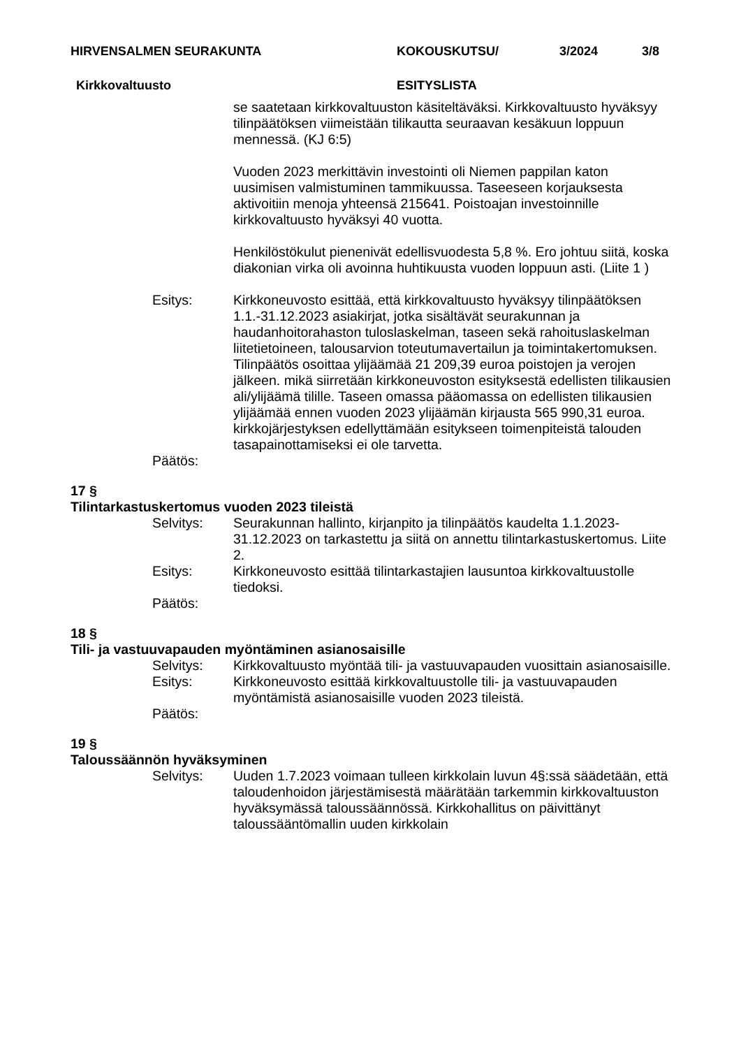HIRVENSALMEN SEURAKUNTA KOKOUSKUTSU/ 3/2024 3/8
Kirkkovaltuusto ESITYSLISTA
se saatetaan kirkkovaltuuston käsiteltäväksi. Kirkkovaltuusto hyväksyy tilinpäätöksen viimeistään tilikautta seuraavan kesäkuun loppuun mennessä. (KJ 6:5)
Vuoden 2023 merkittävin investointi oli Niemen pappilan katon uusimisen valmistuminen tammikuussa. Taseeseen korjauksesta aktivoitiin menoja yhteensä 215641. Poistoajan investoinnille kirkkovaltuusto hyväksyi 40 vuotta.
Henkilöstökulut pienenivät edellisvuodesta 5,8 %. Ero johtuu siitä, koska diakonian virka oli avoinna huhtikuusta vuoden loppuun asti. (Liite 1 )
Esitys: Kirkkoneuvosto esittää, että kirkkovaltuusto hyväksyy tilinpäätöksen 1.1.-31.12.2023 asiakirjat, jotka sisältävät seurakunnan ja haudanhoitorahaston tuloslaskelman, taseen sekä rahoituslaskelman liitetietoineen, talousarvion toteutumavertailun ja toimintakertomuksen. Tilinpäätös osoittaa ylijäämää 21 209,39 euroa poistojen ja verojen jälkeen. mikä siirretään kirkkoneuvoston esityksestä edellisten tilikausien ali/ylijäämä tilille. Taseen omassa pääomassa on edellisten tilikausien ylijäämää ennen vuoden 2023 ylijäämän kirjausta 565 990,31 euroa. kirkkojärjestyksen edellyttämään esitykseen toimenpiteistä talouden tasapainottamiseksi ei ole tarvetta.
Päätös:
17 §
Tilintarkastuskertomus vuoden 2023 tileistä
Selvitys: Seurakunnan hallinto, kirjanpito ja tilinpäätös kaudelta 1.1.2023-31.12.2023 on tarkastettu ja siitä on annettu tilintarkastuskertomus. Liite 2.
Esitys: Kirkkoneuvosto esittää tilintarkastajien lausuntoa kirkkovaltuustolle tiedoksi.
Päätös:
18 §
Tili- ja vastuuvapauden myöntäminen asianosaisille
Selvitys: Kirkkovaltuusto myöntää tili- ja vastuuvapauden vuosittain asianosaisille.
Esitys: Kirkkoneuvosto esittää kirkkovaltuustolle tili- ja vastuuvapauden myöntämistä asianosaisille vuoden 2023 tileistä.
Päätös:
19 §
Taloussäännön hyväksyminen
Selvitys: Uuden 1.7.2023 voimaan tulleen kirkkolain luvun 4§:ssä säädetään, että taloudenhoidon järjestämisestä määrätään tarkemmin kirkkovaltuuston hyväksymässä taloussäännössä. Kirkkohallitus on päivittänyt taloussääntömallin uuden kirkkolain